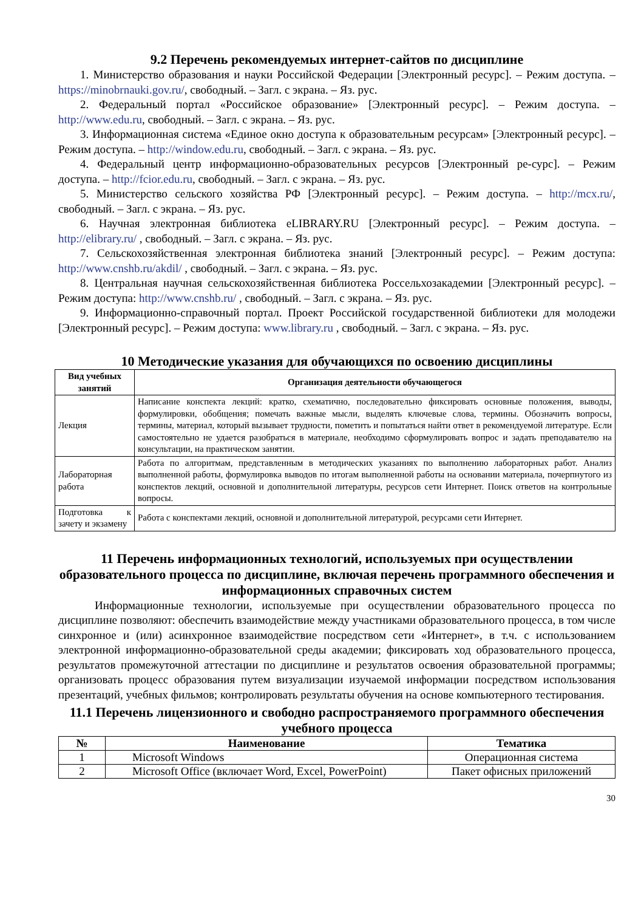9.2 Перечень рекомендуемых интернет-сайтов по дисциплине
1. Министерство образования и науки Российской Федерации [Электронный ресурс]. – Режим доступа. – https://minobrnauki.gov.ru/, свободный. – Загл. с экрана. – Яз. рус.
2. Федеральный портал «Российское образование» [Электронный ресурс]. – Режим доступа. – http://www.edu.ru, свободный. – Загл. с экрана. – Яз. рус.
3. Информационная система «Единое окно доступа к образовательным ресурсам» [Электронный ресурс]. – Режим доступа. – http://window.edu.ru, свободный. – Загл. с экрана. – Яз. рус.
4. Федеральный центр информационно-образовательных ресурсов [Электронный ре-сурс]. – Режим доступа. – http://fcior.edu.ru, свободный. – Загл. с экрана. – Яз. рус.
5. Министерство сельского хозяйства РФ [Электронный ресурс]. – Режим доступа. – http://mcx.ru/, свободный. – Загл. с экрана. – Яз. рус.
6. Научная электронная библиотека eLIBRARY.RU [Электронный ресурс]. – Режим доступа. – http://elibrary.ru/ , свободный. – Загл. с экрана. – Яз. рус.
7. Сельскохозяйственная электронная библиотека знаний [Электронный ресурс]. – Режим доступа: http://www.cnshb.ru/akdil/ , свободный. – Загл. с экрана. – Яз. рус.
8. Центральная научная сельскохозяйственная библиотека Россельхозакадемии [Электронный ресурс]. – Режим доступа: http://www.cnshb.ru/ , свободный. – Загл. с экрана. – Яз. рус.
9. Информационно-справочный портал. Проект Российской государственной библиотеки для молодежи [Электронный ресурс]. – Режим доступа: www.library.ru , свободный. – Загл. с экрана. – Яз. рус.
10 Методические указания для обучающихся по освоению дисциплины
| Вид учебных занятий | Организация деятельности обучающегося |
| --- | --- |
| Лекция | Написание конспекта лекций: кратко, схематично, последовательно фиксировать основные положения, выводы, формулировки, обобщения; помечать важные мысли, выделять ключевые слова, термины. Обозначить вопросы, термины, материал, который вызывает трудности, пометить и попытаться найти ответ в рекомендуемой литературе. Если самостоятельно не удается разобраться в материале, необходимо сформулировать вопрос и задать преподавателю на консультации, на практическом занятии. |
| Лабораторная работа | Работа по алгоритмам, представленным в методических указаниях по выполнению лабораторных работ. Анализ выполненной работы, формулировка выводов по итогам выполненной работы на основании материала, почерпнутого из конспектов лекций, основной и дополнительной литературы, ресурсов сети Интернет. Поиск ответов на контрольные вопросы. |
| Подготовка к зачету и экзамену | Работа с конспектами лекций, основной и дополнительной литературой, ресурсами сети Интернет. |
11 Перечень информационных технологий, используемых при осуществлении образовательного процесса по дисциплине, включая перечень программного обеспечения и информационных справочных систем
Информационные технологии, используемые при осуществлении образовательного процесса по дисциплине позволяют: обеспечить взаимодействие между участниками образовательного процесса, в том числе синхронное и (или) асинхронное взаимодействие посредством сети «Интернет», в т.ч. с использованием электронной информационно-образовательной среды академии; фиксировать ход образовательного процесса, результатов промежуточной аттестации по дисциплине и результатов освоения образовательной программы; организовать процесс образования путем визуализации изучаемой информации посредством использования презентаций, учебных фильмов; контролировать результаты обучения на основе компьютерного тестирования.
11.1 Перечень лицензионного и свободно распространяемого программного обеспечения учебного процесса
| № | Наименование | Тематика |
| --- | --- | --- |
| 1 | Microsoft Windows | Операционная система |
| 2 | Microsoft Office (включает Word, Excel, PowerPoint) | Пакет офисных приложений |
30